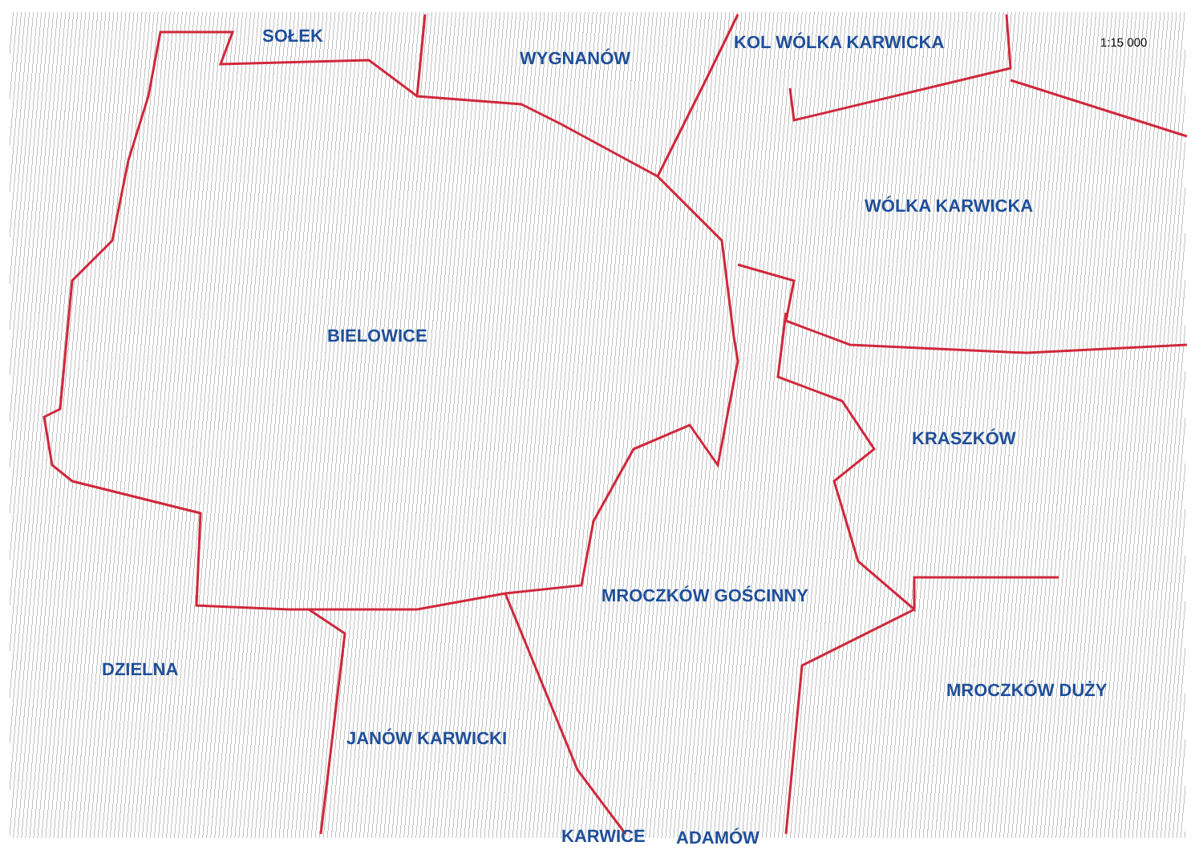1:15 000
SOŁEK
WYGNANÓW
KOL WÓLKA KARWICKA
WÓLKA KARWICKA
BIELOWICE
KRASZKÓW
MROCZKÓW GOŚCINNY
DZIELNA
MROCZKÓW DUŻY
JANÓW KARWICKI
KARWICE ADAMÓW